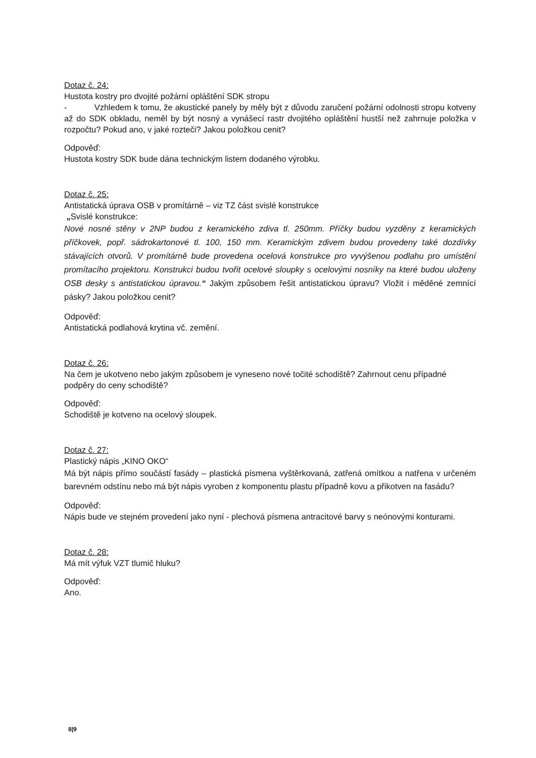Dotaz č. 24:
Hustota kostry pro dvojité požární opláštění SDK stropu
- Vzhledem k tomu, že akustické panely by měly být z důvodu zaručení požární odolnosti stropu kotveny až do SDK obkladu, neměl by být nosný a vynášecí rastr dvojitého opláštění hustší než zahrnuje položka v rozpočtu? Pokud ano, v jaké rozteči? Jakou položkou cenit?
Odpověď:
Hustota kostry SDK bude dána technickým listem dodaného výrobku.
Dotaz č. 25:
Antistatická úprava OSB v promítárně – viz TZ část svislé konstrukce
„Svislé konstrukce:
Nové nosné stěny v 2NP budou z keramického zdiva tl. 250mm. Příčky budou vyzděny z keramických příčkovek, popř. sádrokartonové tl. 100, 150 mm. Keramickým zdivem budou provedeny také dozdívky stávajících otvorů. V promítárně bude provedena ocelová konstrukce pro vyvýšenou podlahu pro umístění promítacího projektoru. Konstrukci budou tvořit ocelové sloupky s ocelovými nosníky na které budou uloženy OSB desky s antistatickou úpravou.“ Jakým způsobem řešit antistatickou úpravu? Vložit i měděné zemnící pásky? Jakou položkou cenit?
Odpověď:
Antistatická podlahová krytina vč. zemění.
Dotaz č. 26:
Na čem je ukotveno nebo jakým způsobem je vyneseno nové točité schodiště? Zahrnout cenu případné podpěry do ceny schodiště?
Odpověď:
Schodiště je kotveno na ocelový sloupek.
Dotaz č. 27:
Plastický nápis „KINO OKO“
Má být nápis přímo součástí fasády – plastická písmena vyštěrkovaná, zatřená omítkou a natřena v určeném barevném odstínu nebo má být nápis vyroben z komponentu plastu případně kovu a přikotven na fasádu?
Odpověď:
Nápis bude ve stejném provedení jako nyní - plechová písmena antracitové barvy s neónovými konturami.
Dotaz č. 28:
Má mít výfuk VZT tlumič hluku?
Odpověď:
Ano.
8|9